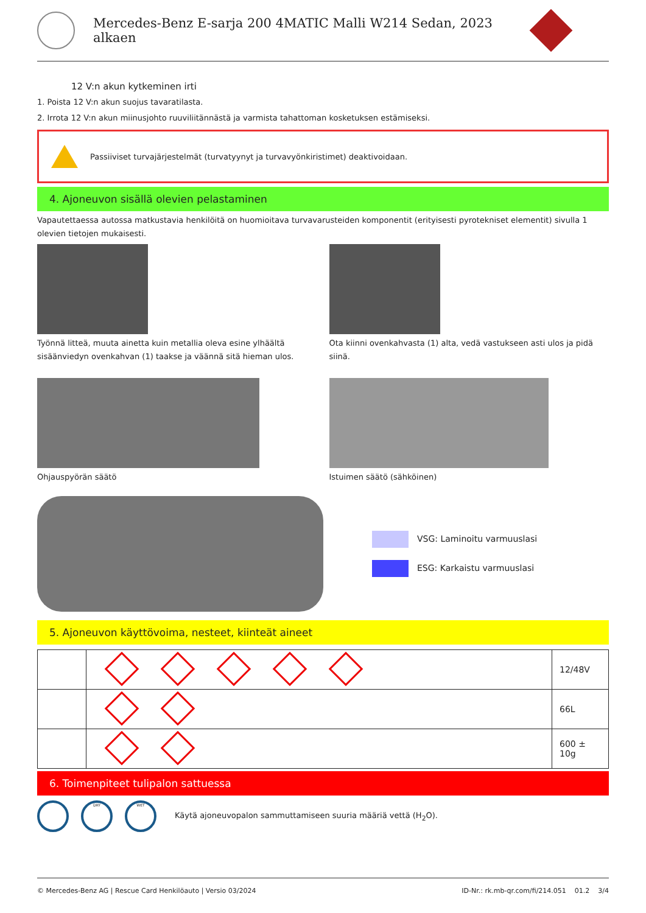Mercedes-Benz E-sarja 200 4MATIC Malli W214 Sedan, 2023
alkaen
12 V:n akun kytkeminen irti
1. Poista 12 V:n akun suojus tavaratilasta.
2. Irrota 12 V:n akun miinusjohto ruuviliitännästä ja varmista tahattoman kosketuksen estämiseksi.
Passiiviset turvajärjestelmät (turvatyynyt ja turvavyönkiristimet) deaktivoidaan.
4. Ajoneuvon sisällä olevien pelastaminen
Vapautettaessa autossa matkustavia henkilöitä on huomioitava turvavarusteiden komponentit (erityisesti pyrotekniset elementit) sivulla 1 olevien tietojen mukaisesti.
Työnnä litteä, muuta ainetta kuin metallia oleva esine ylhäältä sisäänviedyn ovenkahvan (1) taakse ja väännä sitä hieman ulos.
Ota kiinni ovenkahvasta (1) alta, vedä vastukseen asti ulos ja pidä siinä.
Ohjauspyörän säätö
Istuimen säätö (sähköinen)
VSG: Laminoitu varmuuslasi
ESG: Karkaistu varmuuslasi
5. Ajoneuvon käyttövoima, nesteet, kiinteät aineet
| | | 12/48V |
| | | 66L |
| | | 600 ± 10g |
6. Toimenpiteet tulipalon sattuessa
DRY WET Käytä ajoneuvopalon sammuttamiseen suuria määriä vettä (H<sub>2</sub>O).
© Mercedes-Benz AG | Rescue Card Henkilöauto | Versio 03/2024 ID-Nr.: rk.mb-qr.com/fi/214.051 01.2 3/4